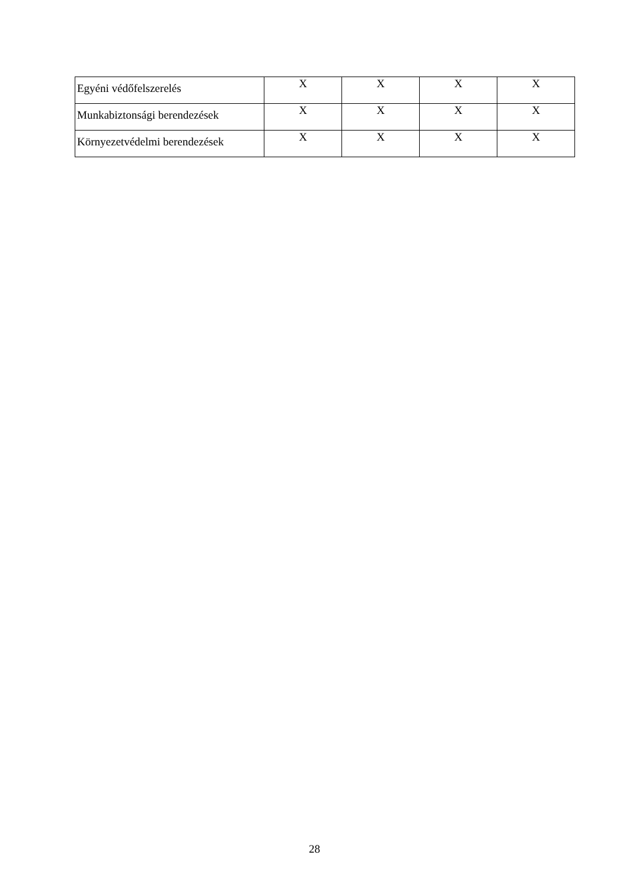| Egyéni védőfelszerelés | X | X | X | X |
| Munkabiztonsági berendezések | X | X | X | X |
| Környezetvédelmi berendezések | X | X | X | X |
28